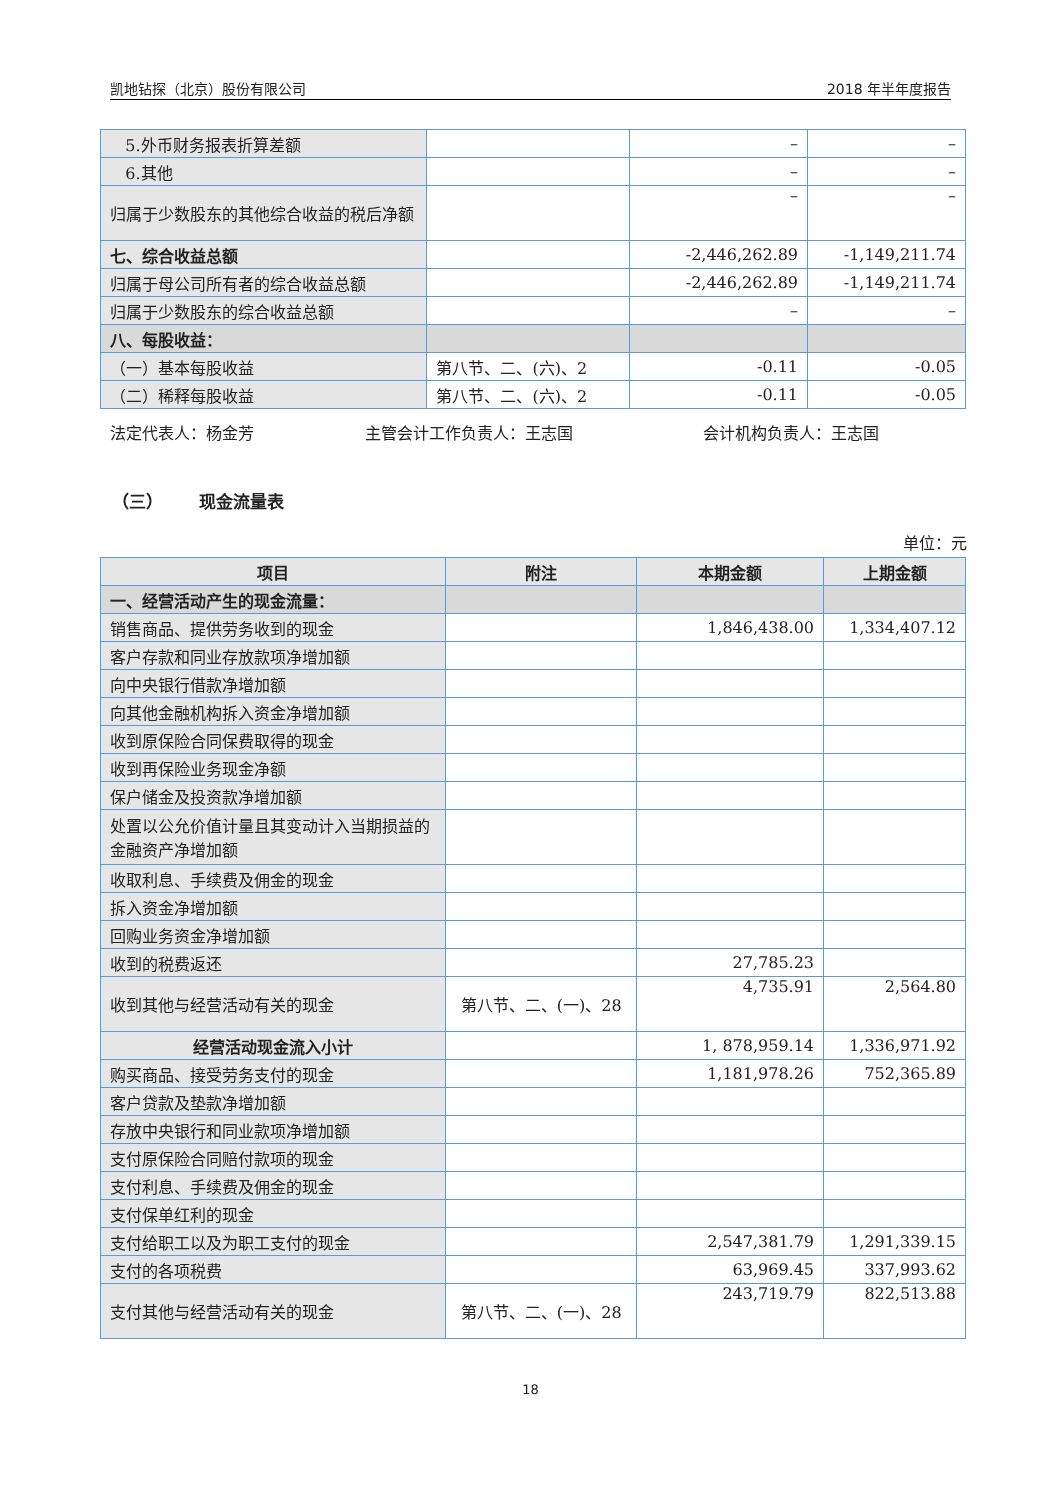凯地钻探（北京）股份有限公司 2018 年半年度报告
| 5.外币财务报表折算差额 | | – | – |
| 6.其他 | | – | – |
| 归属于少数股东的其他综合收益的税后净额 | | – | – |
| 七、综合收益总额 | | -2,446,262.89 | -1,149,211.74 |
| 归属于母公司所有者的综合收益总额 | | -2,446,262.89 | -1,149,211.74 |
| 归属于少数股东的综合收益总额 | | – | – |
| 八、每股收益： | | | |
| （一）基本每股收益 | 第八节、二、(六)、2 | -0.11 | -0.05 |
| （二）稀释每股收益 | 第八节、二、(六)、2 | -0.11 | -0.05 |
法定代表人：杨金芳 主管会计工作负责人：王志国 会计机构负责人：王志国
（三） 现金流量表
单位：元
| 项目 | 附注 | 本期金额 | 上期金额 |
| --- | --- | --- | --- |
| 一、经营活动产生的现金流量： | | | |
| 销售商品、提供劳务收到的现金 | | 1,846,438.00 | 1,334,407.12 |
| 客户存款和同业存放款项净增加额 | | | |
| 向中央银行借款净增加额 | | | |
| 向其他金融机构拆入资金净增加额 | | | |
| 收到原保险合同保费取得的现金 | | | |
| 收到再保险业务现金净额 | | | |
| 保户储金及投资款净增加额 | | | |
| 处置以公允价值计量且其变动计入当期损益的金融资产净增加额 | | | |
| 收取利息、手续费及佣金的现金 | | | |
| 拆入资金净增加额 | | | |
| 回购业务资金净增加额 | | | |
| 收到的税费返还 | | 27,785.23 | |
| 收到其他与经营活动有关的现金 | 第八节、二、(一)、28 | 4,735.91 | 2,564.80 |
| 经营活动现金流入小计 | | 1, 878,959.14 | 1,336,971.92 |
| 购买商品、接受劳务支付的现金 | | 1,181,978.26 | 752,365.89 |
| 客户贷款及垫款净增加额 | | | |
| 存放中央银行和同业款项净增加额 | | | |
| 支付原保险合同赔付款项的现金 | | | |
| 支付利息、手续费及佣金的现金 | | | |
| 支付保单红利的现金 | | | |
| 支付给职工以及为职工支付的现金 | | 2,547,381.79 | 1,291,339.15 |
| 支付的各项税费 | | 63,969.45 | 337,993.62 |
| 支付其他与经营活动有关的现金 | 第八节、二、(一)、28 | 243,719.79 | 822,513.88 |
18